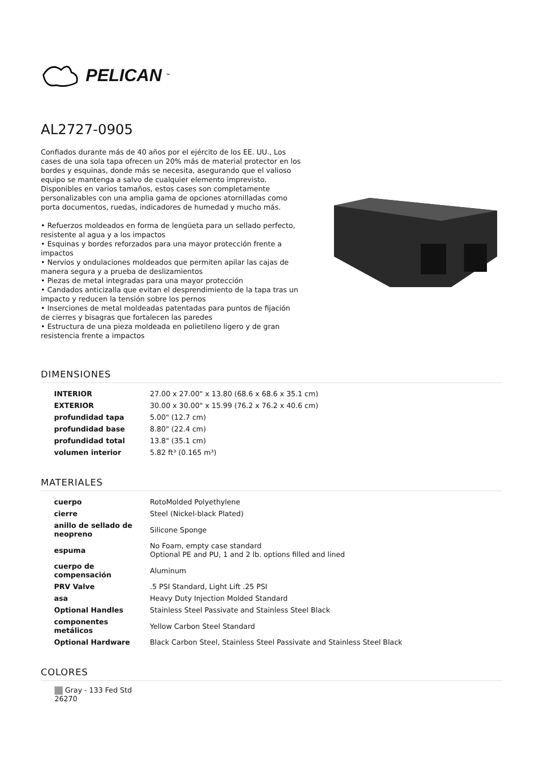PELICAN<sup>™</sup>
AL2727-0905
Confiados durante más de 40 años por el ejército de los EE. UU., Los cases de una sola tapa ofrecen un 20% más de material protector en los bordes y esquinas, donde más se necesita, asegurando que el valioso equipo se mantenga a salvo de cualquier elemento imprevisto. Disponibles en varios tamaños, estos cases son completamente personalizables con una amplia gama de opciones atornilladas como porta documentos, ruedas, indicadores de humedad y mucho más.
• Refuerzos moldeados en forma de lengüeta para un sellado perfecto, resistente al agua y a los impactos
• Esquinas y bordes reforzados para una mayor protección frente a impactos
• Nervios y ondulaciones moldeados que permiten apilar las cajas de manera segura y a prueba de deslizamientos
• Piezas de metal integradas para una mayor protección
• Candados anticizalla que evitan el desprendimiento de la tapa tras un impacto y reducen la tensión sobre los pernos
• Inserciones de metal moldeadas patentadas para puntos de fijación de cierres y bisagras que fortalecen las paredes
• Estructura de una pieza moldeada en polietileno ligero y de gran resistencia frente a impactos
DIMENSIONES
| INTERIOR | 27.00 x 27.00" x 13.80 (68.6 x 68.6 x 35.1 cm) |
| EXTERIOR | 30.00 x 30.00" x 15.99 (76.2 x 76.2 x 40.6 cm) |
| profundidad tapa | 5.00" (12.7 cm) |
| profundidad base | 8.80" (22.4 cm) |
| profundidad total | 13.8" (35.1 cm) |
| volumen interior | 5.82 ft³ (0.165 m³) |
MATERIALES
| cuerpo | RotoMolded Polyethylene |
| cierre | Steel (Nickel-black Plated) |
| anillo de sellado de neopreno | Silicone Sponge |
| espuma | No Foam, empty case standard Optional PE and PU, 1 and 2 lb. options filled and lined |
| cuerpo de compensación | Aluminum |
| PRV Valve | .5 PSI Standard, Light Lift .25 PSI |
| asa | Heavy Duty Injection Molded Standard |
| Optional Handles | Stainless Steel Passivate and Stainless Steel Black |
| componentes metálicos | Yellow Carbon Steel Standard |
| Optional Hardware | Black Carbon Steel, Stainless Steel Passivate and Stainless Steel Black |
COLORES
Gray - 133 Fed Std 26270